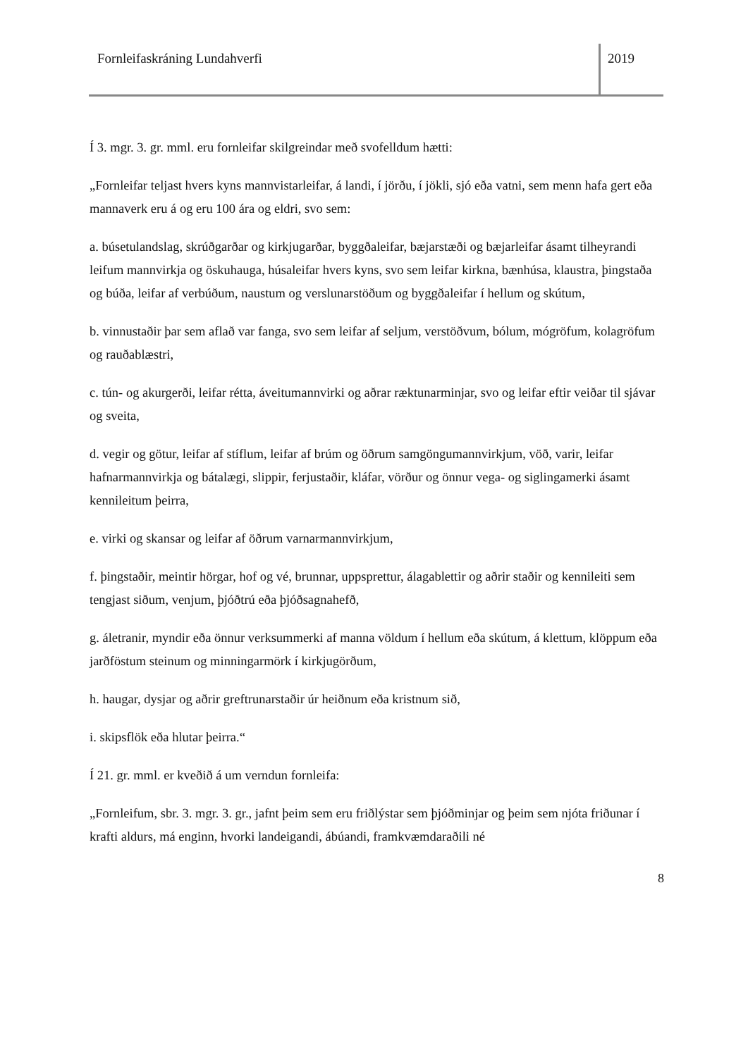Fornleifaskráning Lundahverfi 2019
Í 3. mgr. 3. gr. mml. eru fornleifar skilgreindar með svofelldum hætti:
„Fornleifar teljast hvers kyns mannvistarleifar, á landi, í jörðu, í jökli, sjó eða vatni, sem menn hafa gert eða mannaverk eru á og eru 100 ára og eldri, svo sem:
a. búsetulandslag, skrúðgarðar og kirkjugarðar, byggðaleifar, bæjarstæði og bæjarleifar ásamt tilheyrandi leifum mannvirkja og öskuhauga, húsaleifar hvers kyns, svo sem leifar kirkna, bænhúsa, klaustra, þingstaða og búða, leifar af verbúðum, naustum og verslunarstöðum og byggðaleifar í hellum og skútum,
b. vinnustaðir þar sem aflað var fanga, svo sem leifar af seljum, verstöðvum, bólum, mógröfum, kolagröfum og rauðablæstri,
c. tún- og akurgerði, leifar rétta, áveitumannvirki og aðrar ræktunarminjar, svo og leifar eftir veiðar til sjávar og sveita,
d. vegir og götur, leifar af stíflum, leifar af brúm og öðrum samgöngumannvirkjum, vöð, varir, leifar hafnarmannvirkja og bátalægi, slippir, ferjustaðir, kláfar, vörður og önnur vega- og siglingamerki ásamt kennileitum þeirra,
e. virki og skansar og leifar af öðrum varnarmannvirkjum,
f. þingstaðir, meintir hörgar, hof og vé, brunnar, uppsprettur, álagablettir og aðrir staðir og kennileiti sem tengjast siðum, venjum, þjóðtrú eða þjóðsagnahefð,
g. áletranir, myndir eða önnur verksummerki af manna völdum í hellum eða skútum, á klettum, klöppum eða jarðföstum steinum og minningarmörk í kirkjugörðum,
h. haugar, dysjar og aðrir greftrunarstaðir úr heiðnum eða kristnum sið,
i. skipsflök eða hlutar þeirra.“
Í 21. gr. mml. er kveðið á um verndun fornleifa:
„Fornleifum, sbr. 3. mgr. 3. gr., jafnt þeim sem eru friðlýstar sem þjóðminjar og þeim sem njóta friðunar í krafti aldurs, má enginn, hvorki landeigandi, ábúandi, framkvæmdaraðili né
8